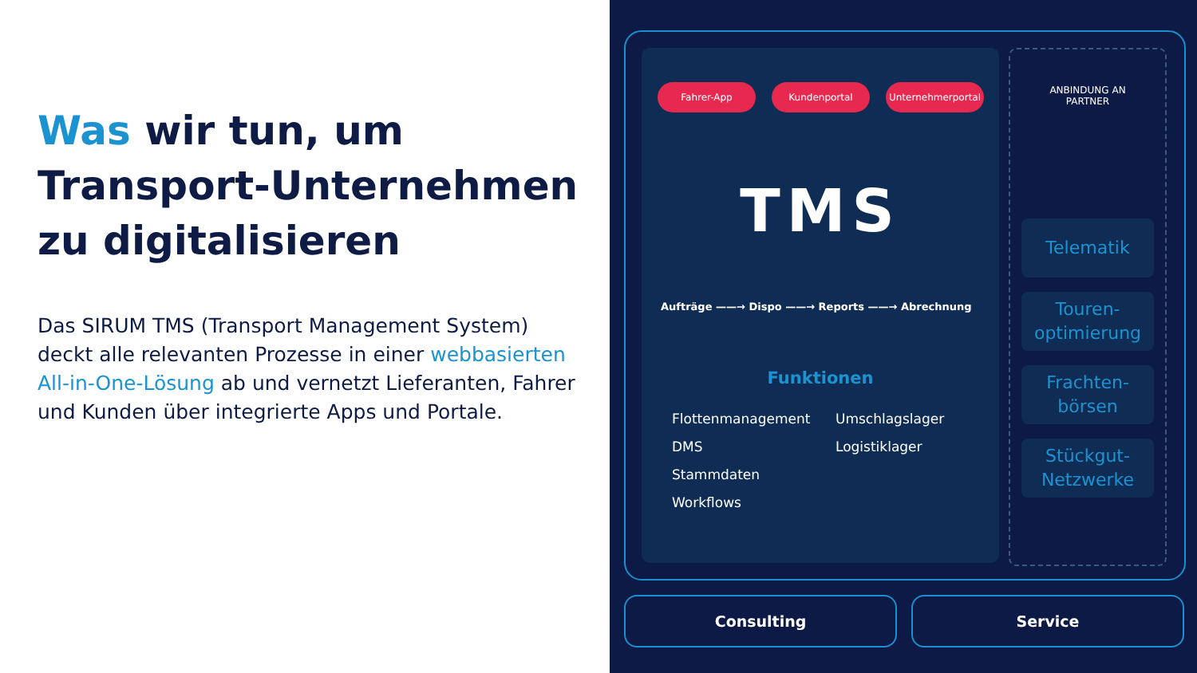Was wir tun, um
Transport-Unternehmen
zu digitalisieren
Das SIRUM TMS (Transport Management System) deckt alle relevanten Prozesse in einer webbasierten All-in-One-Lösung ab und vernetzt Lieferanten, Fahrer und Kunden über integrierte Apps und Portale.
Fahrer-App Kundenportal Unternehmerportal
TMS
Aufträge ——→ Dispo ——→ Reports ——→ Abrechnung
Funktionen
Flottenmanagement
DMS
Stammdaten
Workflows
Umschlagslager
Logistiklager
ANBINDUNG AN
PARTNER
Telematik
Touren-
optimierung
Frachten-
börsen
Stückgut-
Netzwerke
Consulting Service